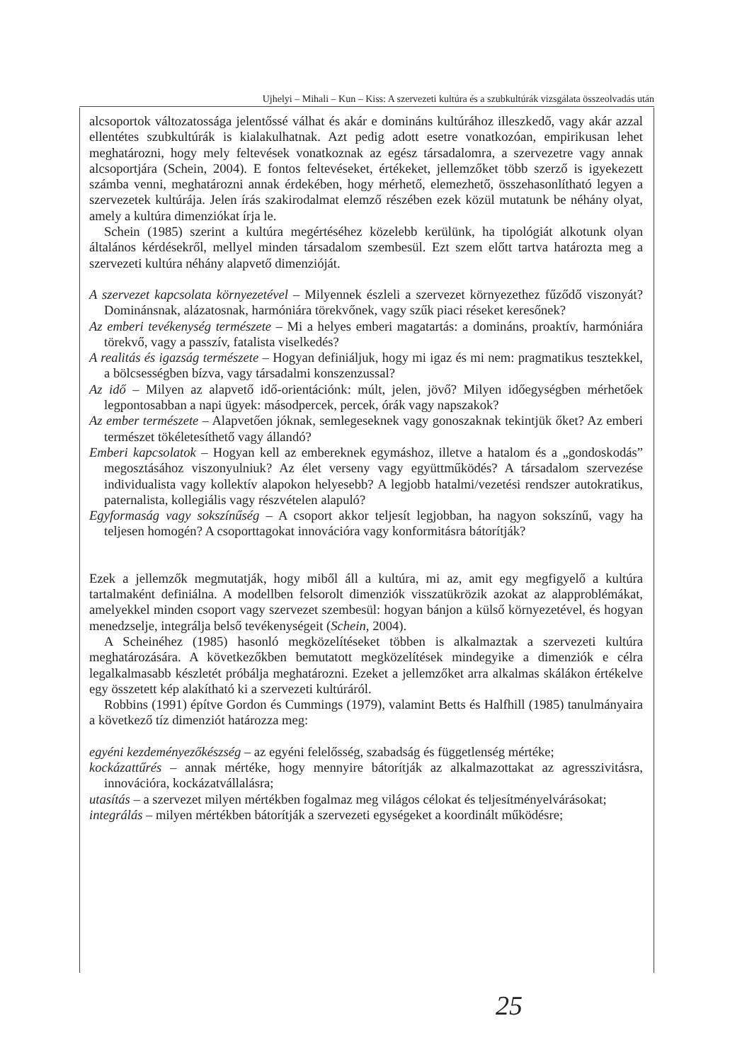Ujhelyi – Mihali – Kun – Kiss: A szervezeti kultúra és a szubkultúrák vizsgálata összeolvadás után
alcsoportok változatossága jelentőssé válhat és akár e domináns kultúrához illeszkedő, vagy akár azzal ellentétes szubkultúrák is kialakulhatnak. Azt pedig adott esetre vonatkozóan, empirikusan lehet meghatározni, hogy mely feltevések vonatkoznak az egész társadalomra, a szervezetre vagy annak alcsoportjára (Schein, 2004). E fontos feltevéseket, értékeket, jellemzőket több szerző is igyekezett számba venni, meghatározni annak érdekében, hogy mérhető, elemezhető, összehasonlítható legyen a szervezetek kultúrája. Jelen írás szakirodalmat elemző részében ezek közül mutatunk be néhány olyat, amely a kultúra dimenziókat írja le.
Schein (1985) szerint a kultúra megértéséhez közelebb kerülünk, ha tipológiát alkotunk olyan általános kérdésekről, mellyel minden társadalom szembesül. Ezt szem előtt tartva határozta meg a szervezeti kultúra néhány alapvető dimenzióját.
A szervezet kapcsolata környezetével – Milyennek észleli a szervezet környezethez fűződő viszonyát? Dominánsnak, alázatosnak, harmóniára törekvőnek, vagy szűk piaci réseket keresőnek?
Az emberi tevékenység természete – Mi a helyes emberi magatartás: a domináns, proaktív, harmóniára törekvő, vagy a passzív, fatalista viselkedés?
A realitás és igazság természete – Hogyan definiáljuk, hogy mi igaz és mi nem: pragmatikus tesztekkel, a bölcsességben bízva, vagy társadalmi konszenzussal?
Az idő – Milyen az alapvető idő-orientációnk: múlt, jelen, jövő? Milyen időegységben mérhetőek legpontosabban a napi ügyek: másodpercek, percek, órák vagy napszakok?
Az ember természete – Alapvetően jóknak, semlegeseknek vagy gonoszaknak tekintjük őket? Az emberi természet tökéletesíthető vagy állandó?
Emberi kapcsolatok – Hogyan kell az embereknek egymáshoz, illetve a hatalom és a „gondoskodás” megosztásához viszonyulniuk? Az élet verseny vagy együttműködés? A társadalom szervezése individualista vagy kollektív alapokon helyesebb? A legjobb hatalmi/vezetési rendszer autokratikus, paternalista, kollegiális vagy részvételen alapuló?
Egyformaság vagy sokszínűség – A csoport akkor teljesít legjobban, ha nagyon sokszínű, vagy ha teljesen homogén? A csoporttagokat innovációra vagy konformitásra bátorítják?
Ezek a jellemzők megmutatják, hogy miből áll a kultúra, mi az, amit egy megfigyelő a kultúra tartalmaként definiálna. A modellben felsorolt dimenziók visszatükrözik azokat az alapproblémákat, amelyekkel minden csoport vagy szervezet szembesül: hogyan bánjon a külső környezetével, és hogyan menedzselje, integrálja belső tevékenységeit (Schein, 2004).
A Scheinéhez (1985) hasonló megközelítéseket többen is alkalmaztak a szervezeti kultúra meghatározására. A következőkben bemutatott megközelítések mindegyike a dimenziók e célra legalkalmasabb készletét próbálja meghatározni. Ezeket a jellemzőket arra alkalmas skálákon értékelve egy összetett kép alakítható ki a szervezeti kultúráról.
Robbins (1991) építve Gordon és Cummings (1979), valamint Betts és Halfhill (1985) tanulmányaira a következő tíz dimenziót határozza meg:
egyéni kezdeményezőkészség – az egyéni felelősség, szabadság és függetlenség mértéke;
kockázattűrés – annak mértéke, hogy mennyire bátorítják az alkalmazottakat az agresszivitásra, innovációra, kockázatvállalásra;
utasítás – a szervezet milyen mértékben fogalmaz meg világos célokat és teljesítményelvárásokat;
integrálás – milyen mértékben bátorítják a szervezeti egységeket a koordinált működésre;
25